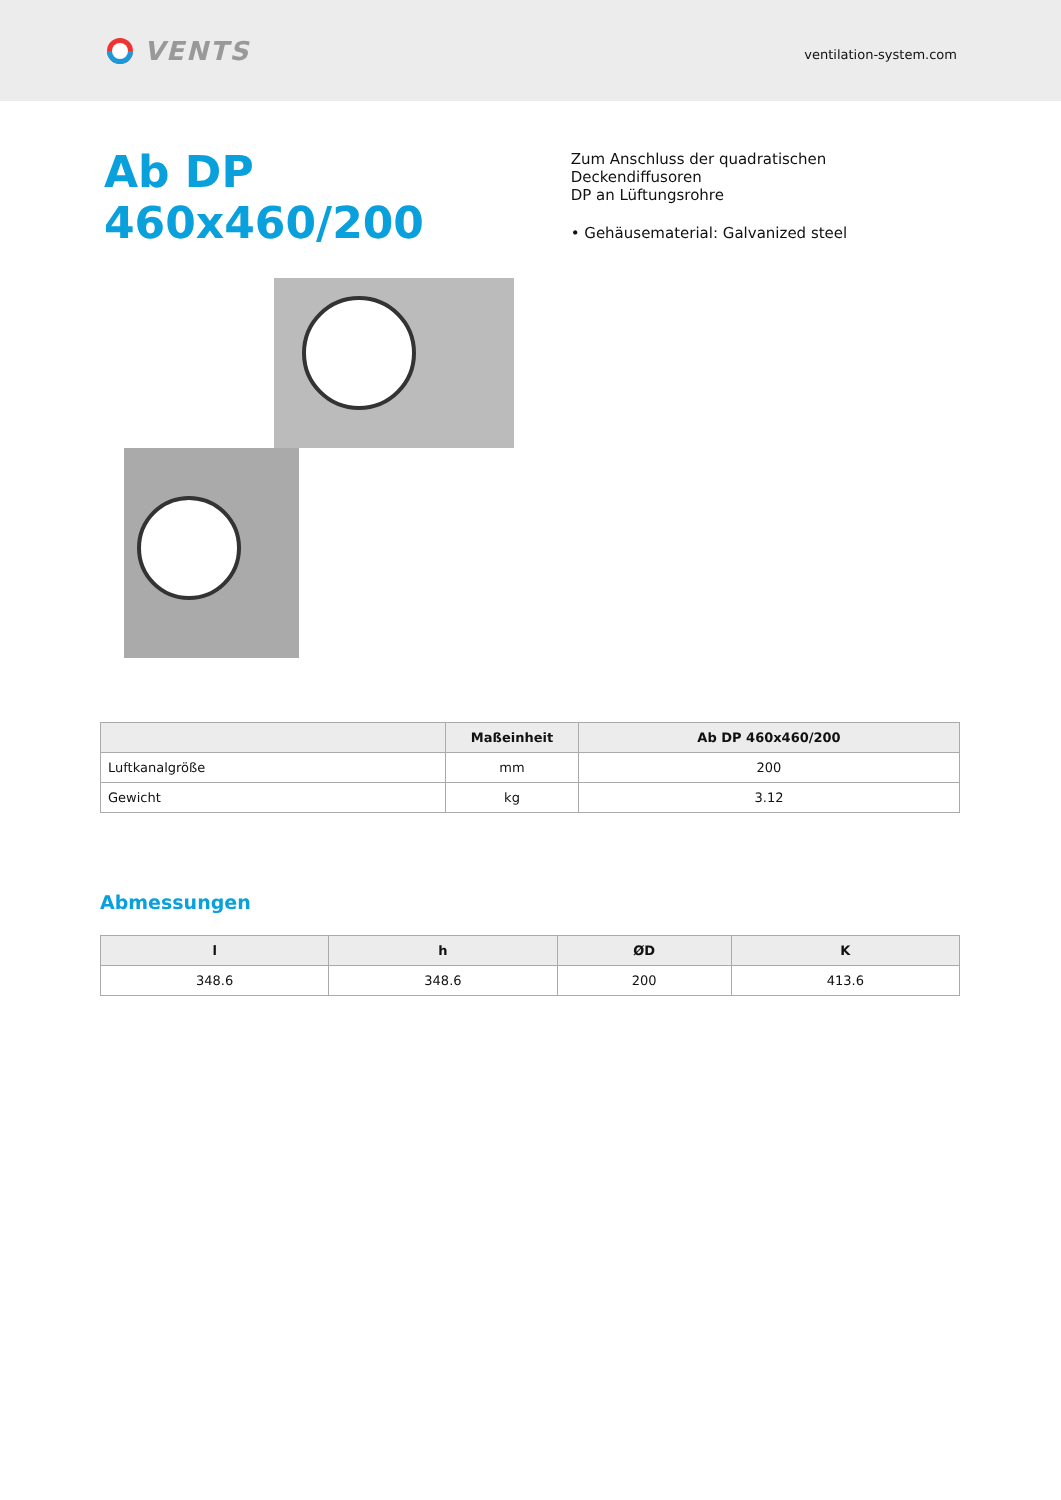VENTS
ventilation-system.com
Ab DP 460x460/200
Zum Anschluss der quadratischen Deckendiffusoren
DP an Lüftungsrohre
• Gehäusematerial: Galvanized steel
| | Maßeinheit | Ab DP 460x460/200 |
| --- | --- | --- |
| Luftkanalgröße | mm | 200 |
| Gewicht | kg | 3.12 |
Abmessungen
| l | h | ØD | K |
| --- | --- | --- | --- |
| 348.6 | 348.6 | 200 | 413.6 |